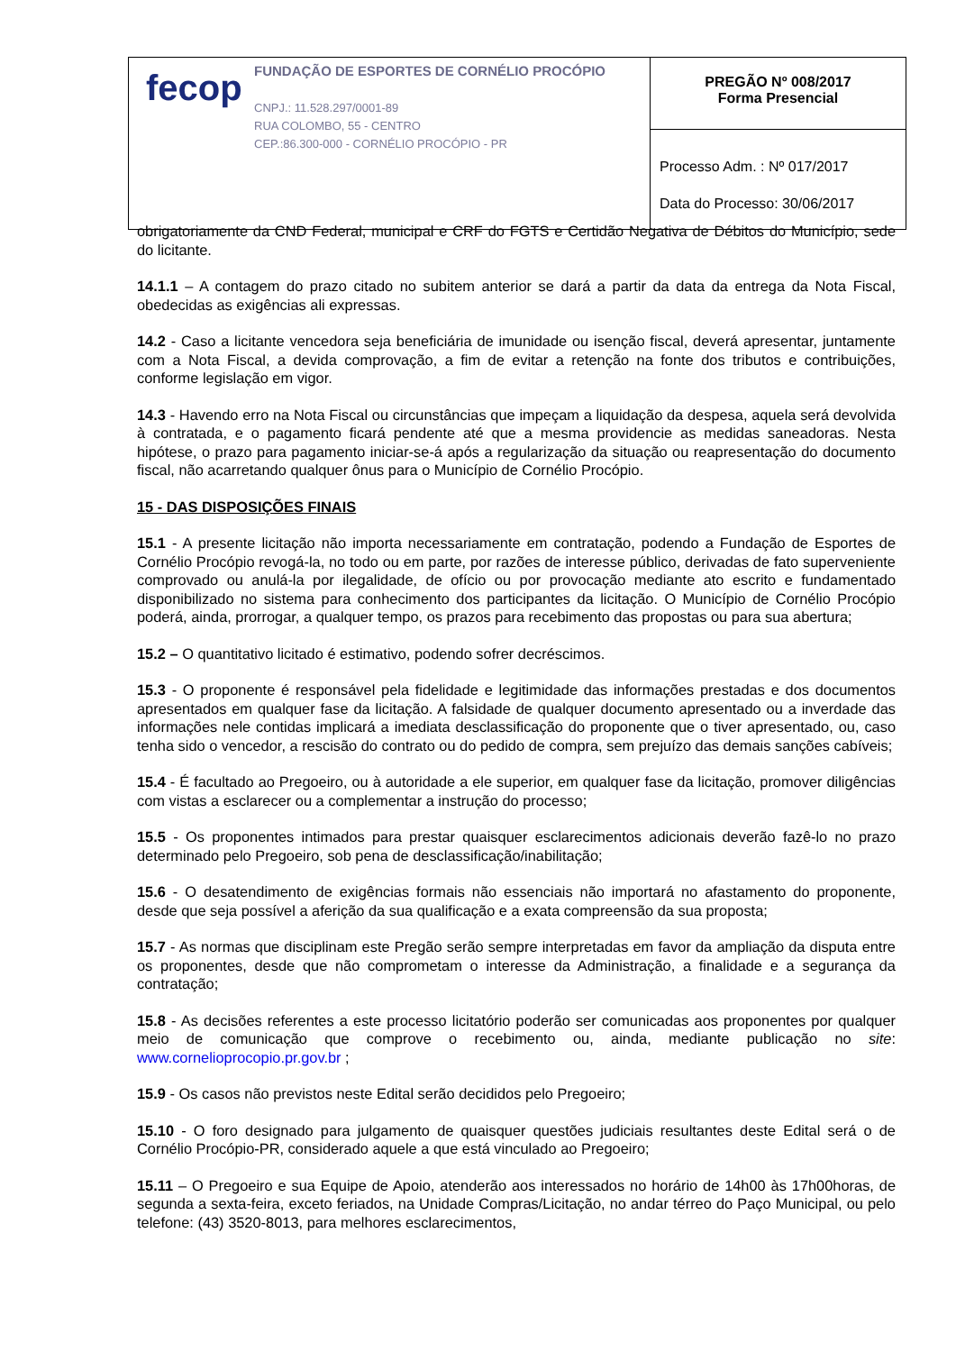| fecop FUNDAÇÃO DE ESPORTES DE CORNÉLIO PROCÓPIO CNPJ.: 11.528.297/0001-89 RUA COLOMBO, 55 - CENTRO CEP.:86.300-000 - CORNÉLIO PROCÓPIO - PR | PREGÃO Nº 008/2017 Forma Presencial |
| | Processo Adm. : Nº 017/2017 Data do Processo: 30/06/2017 |
obrigatoriamente da CND Federal, municipal e CRF do FGTS e Certidão Negativa de Débitos do Município, sede do licitante.
14.1.1 – A contagem do prazo citado no subitem anterior se dará a partir da data da entrega da Nota Fiscal, obedecidas as exigências ali expressas.
14.2 - Caso a licitante vencedora seja beneficiária de imunidade ou isenção fiscal, deverá apresentar, juntamente com a Nota Fiscal, a devida comprovação, a fim de evitar a retenção na fonte dos tributos e contribuições, conforme legislação em vigor.
14.3 - Havendo erro na Nota Fiscal ou circunstâncias que impeçam a liquidação da despesa, aquela será devolvida à contratada, e o pagamento ficará pendente até que a mesma providencie as medidas saneadoras. Nesta hipótese, o prazo para pagamento iniciar-se-á após a regularização da situação ou reapresentação do documento fiscal, não acarretando qualquer ônus para o Município de Cornélio Procópio.
15 - DAS DISPOSIÇÕES FINAIS
15.1 - A presente licitação não importa necessariamente em contratação, podendo a Fundação de Esportes de Cornélio Procópio revogá-la, no todo ou em parte, por razões de interesse público, derivadas de fato superveniente comprovado ou anulá-la por ilegalidade, de ofício ou por provocação mediante ato escrito e fundamentado disponibilizado no sistema para conhecimento dos participantes da licitação. O Município de Cornélio Procópio poderá, ainda, prorrogar, a qualquer tempo, os prazos para recebimento das propostas ou para sua abertura;
15.2 – O quantitativo licitado é estimativo, podendo sofrer decréscimos.
15.3 - O proponente é responsável pela fidelidade e legitimidade das informações prestadas e dos documentos apresentados em qualquer fase da licitação. A falsidade de qualquer documento apresentado ou a inverdade das informações nele contidas implicará a imediata desclassificação do proponente que o tiver apresentado, ou, caso tenha sido o vencedor, a rescisão do contrato ou do pedido de compra, sem prejuízo das demais sanções cabíveis;
15.4 - É facultado ao Pregoeiro, ou à autoridade a ele superior, em qualquer fase da licitação, promover diligências com vistas a esclarecer ou a complementar a instrução do processo;
15.5 - Os proponentes intimados para prestar quaisquer esclarecimentos adicionais deverão fazê-lo no prazo determinado pelo Pregoeiro, sob pena de desclassificação/inabilitação;
15.6 - O desatendimento de exigências formais não essenciais não importará no afastamento do proponente, desde que seja possível a aferição da sua qualificação e a exata compreensão da sua proposta;
15.7 - As normas que disciplinam este Pregão serão sempre interpretadas em favor da ampliação da disputa entre os proponentes, desde que não comprometam o interesse da Administração, a finalidade e a segurança da contratação;
15.8 - As decisões referentes a este processo licitatório poderão ser comunicadas aos proponentes por qualquer meio de comunicação que comprove o recebimento ou, ainda, mediante publicação no site: www.cornelioprocopio.pr.gov.br ;
15.9 - Os casos não previstos neste Edital serão decididos pelo Pregoeiro;
15.10 - O foro designado para julgamento de quaisquer questões judiciais resultantes deste Edital será o de Cornélio Procópio-PR, considerado aquele a que está vinculado ao Pregoeiro;
15.11 – O Pregoeiro e sua Equipe de Apoio, atenderão aos interessados no horário de 14h00 às 17h00horas, de segunda a sexta-feira, exceto feriados, na Unidade Compras/Licitação, no andar térreo do Paço Municipal, ou pelo telefone: (43) 3520-8013, para melhores esclarecimentos,